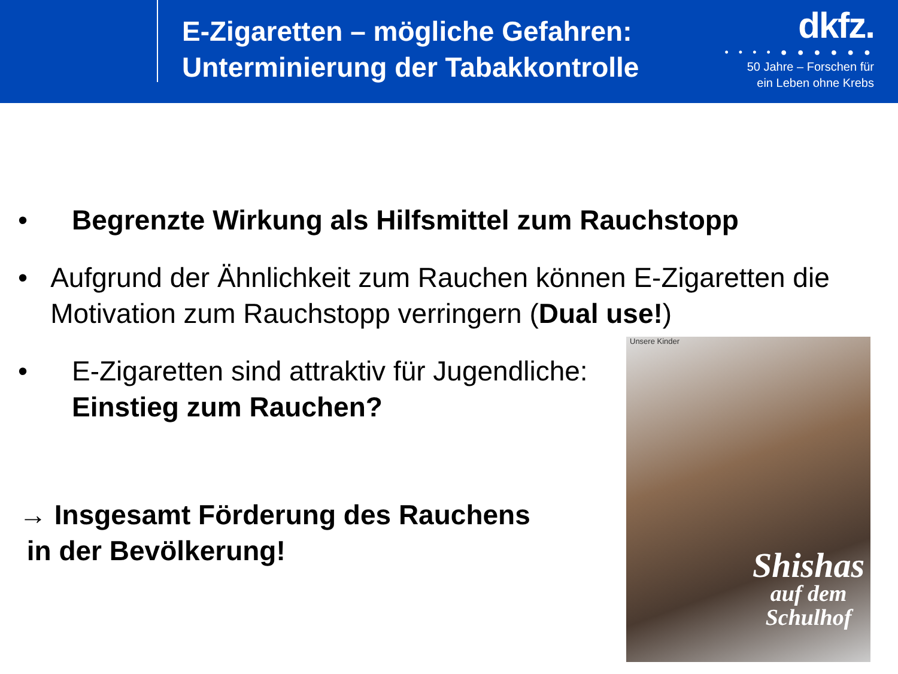E-Zigaretten – mögliche Gefahren:
Unterminierung der Tabakkontrolle
dkfz.
• • • • ● ● ● ● ● ●
50 Jahre – Forschen für
ein Leben ohne Krebs
• Begrenzte Wirkung als Hilfsmittel zum Rauchstopp
• Aufgrund der Ähnlichkeit zum Rauchen können E-Zigaretten die Motivation zum Rauchstopp verringern (Dual use!)
• E-Zigaretten sind attraktiv für Jugendliche:
Einstieg zum Rauchen?
→ Insgesamt Förderung des Rauchens
in der Bevölkerung!
Unsere Kinder
Shishas
auf dem
Schulhof